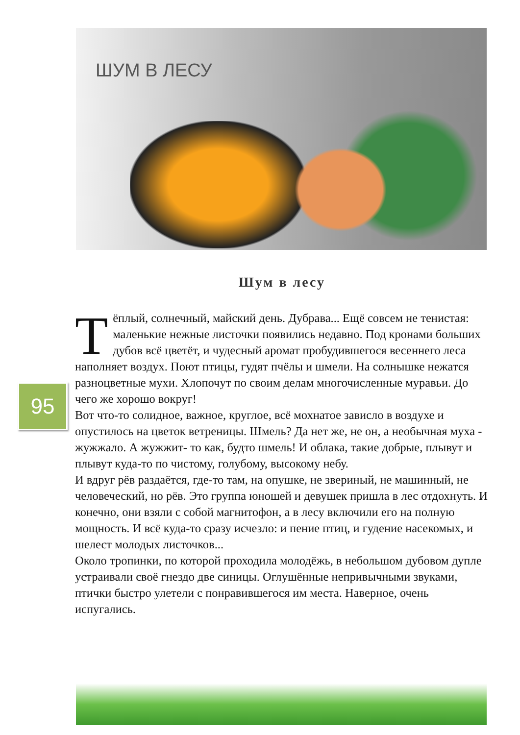ШУМ В ЛЕСУ
95
Шум в лесу
Тёплый, солнечный, майский день. Дубрава... Ещё совсем не тенистая: маленькие нежные листочки появились недавно. Под кронами больших дубов всё цветёт, и чудесный аромат пробудившегося весеннего леса наполняет воздух. Поют птицы, гудят пчёлы и шмели. На солнышке нежатся разноцветные мухи. Хлопочут по своим делам многочисленные муравьи. До чего же хорошо вокруг!
Вот что-то солидное, важное, круглое, всё мохнатое зависло в воздухе и опустилось на цветок ветреницы. Шмель? Да нет же, не он, а необычная муха - жужжало. А жужжит- то как, будто шмель! И облака, такие добрые, плывут и плывут куда-то по чистому, голубому, высокому небу.
И вдруг рёв раздаётся, где-то там, на опушке, не звериный, не машинный, не человеческий, но рёв. Это группа юношей и девушек пришла в лес отдохнуть. И конечно, они взяли с собой магнитофон, а в лесу включили его на полную мощность. И всё куда-то сразу исчезло: и пение птиц, и гудение насекомых, и шелест молодых листочков...
Около тропинки, по которой проходила молодёжь, в небольшом дубовом дупле устраивали своё гнездо две синицы. Оглушённые непривычными звуками, птички быстро улетели с понравившегося им места. Наверное, очень испугались.